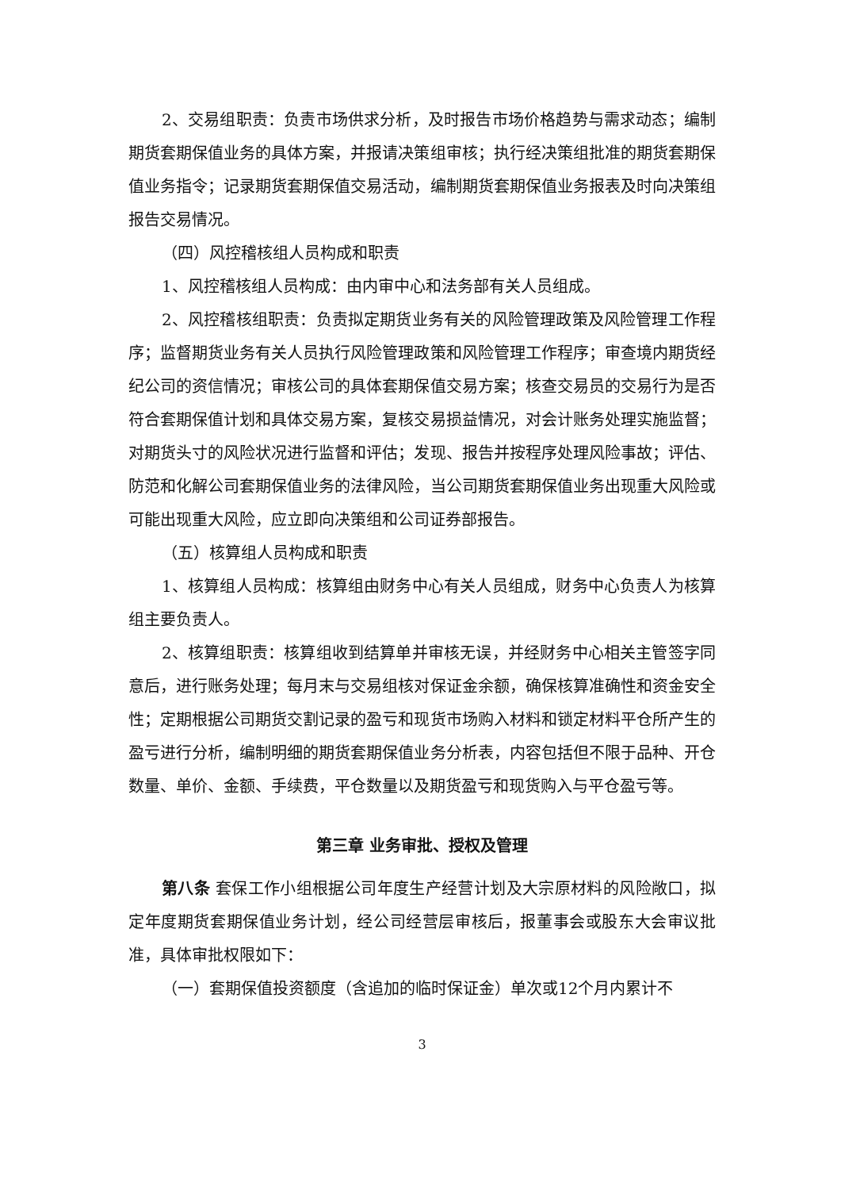2、交易组职责：负责市场供求分析，及时报告市场价格趋势与需求动态；编制期货套期保值业务的具体方案，并报请决策组审核；执行经决策组批准的期货套期保值业务指令；记录期货套期保值交易活动，编制期货套期保值业务报表及时向决策组报告交易情况。
（四）风控稽核组人员构成和职责
1、风控稽核组人员构成：由内审中心和法务部有关人员组成。
2、风控稽核组职责：负责拟定期货业务有关的风险管理政策及风险管理工作程序；监督期货业务有关人员执行风险管理政策和风险管理工作程序；审查境内期货经纪公司的资信情况；审核公司的具体套期保值交易方案；核查交易员的交易行为是否符合套期保值计划和具体交易方案，复核交易损益情况，对会计账务处理实施监督；对期货头寸的风险状况进行监督和评估；发现、报告并按程序处理风险事故；评估、防范和化解公司套期保值业务的法律风险，当公司期货套期保值业务出现重大风险或可能出现重大风险，应立即向决策组和公司证券部报告。
（五）核算组人员构成和职责
1、核算组人员构成：核算组由财务中心有关人员组成，财务中心负责人为核算组主要负责人。
2、核算组职责：核算组收到结算单并审核无误，并经财务中心相关主管签字同意后，进行账务处理；每月末与交易组核对保证金余额，确保核算准确性和资金安全性；定期根据公司期货交割记录的盈亏和现货市场购入材料和锁定材料平仓所产生的盈亏进行分析，编制明细的期货套期保值业务分析表，内容包括但不限于品种、开仓数量、单价、金额、手续费，平仓数量以及期货盈亏和现货购入与平仓盈亏等。
第三章 业务审批、授权及管理
第八条 套保工作小组根据公司年度生产经营计划及大宗原材料的风险敞口，拟定年度期货套期保值业务计划，经公司经营层审核后，报董事会或股东大会审议批准，具体审批权限如下：
（一）套期保值投资额度（含追加的临时保证金）单次或12个月内累计不
3